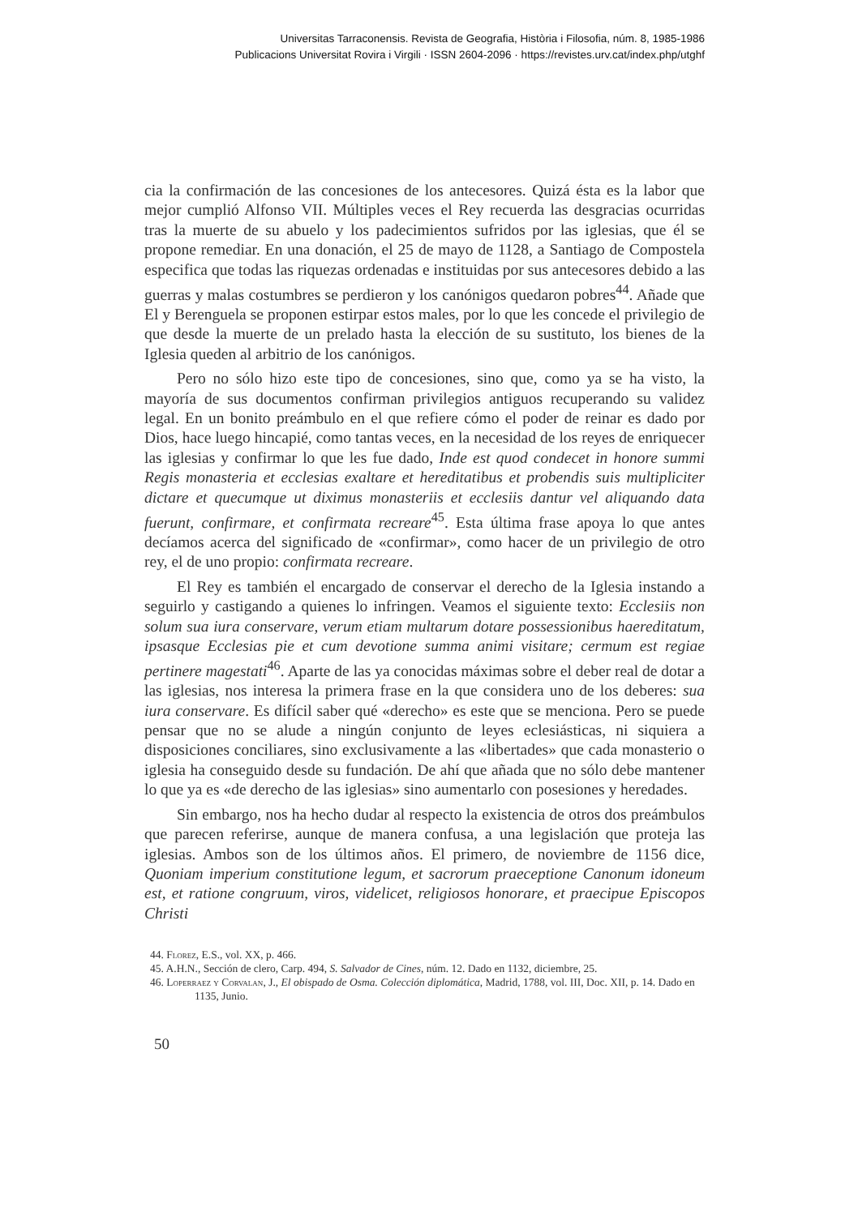Universitas Tarraconensis. Revista de Geografia, Història i Filosofia, núm. 8, 1985-1986
Publicacions Universitat Rovira i Virgili · ISSN 2604-2096 · https://revistes.urv.cat/index.php/utghf
cia la confirmación de las concesiones de los antecesores. Quizá ésta es la labor que mejor cumplió Alfonso VII. Múltiples veces el Rey recuerda las desgracias ocurridas tras la muerte de su abuelo y los padecimientos sufridos por las iglesias, que él se propone remediar. En una donación, el 25 de mayo de 1128, a Santiago de Compostela especifica que todas las riquezas ordenadas e instituidas por sus antecesores debido a las guerras y malas costumbres se perdieron y los canónigos quedaron pobres<sup>44</sup>. Añade que El y Berenguela se proponen estirpar estos males, por lo que les concede el privilegio de que desde la muerte de un prelado hasta la elección de su sustituto, los bienes de la Iglesia queden al arbitrio de los canónigos.
Pero no sólo hizo este tipo de concesiones, sino que, como ya se ha visto, la mayoría de sus documentos confirman privilegios antiguos recuperando su validez legal. En un bonito preámbulo en el que refiere cómo el poder de reinar es dado por Dios, hace luego hincapié, como tantas veces, en la necesidad de los reyes de enriquecer las iglesias y confirmar lo que les fue dado, Inde est quod condecet in honore summi Regis monasteria et ecclesias exaltare et hereditatibus et probendis suis multipliciter dictare et quecumque ut diximus monasteriis et ecclesiis dantur vel aliquando data fuerunt, confirmare, et confirmata recreare<sup>45</sup>. Esta última frase apoya lo que antes decíamos acerca del significado de «confirmar», como hacer de un privilegio de otro rey, el de uno propio: confirmata recreare.
El Rey es también el encargado de conservar el derecho de la Iglesia instando a seguirlo y castigando a quienes lo infringen. Veamos el siguiente texto: Ecclesiis non solum sua iura conservare, verum etiam multarum dotare possessionibus haereditatum, ipsasque Ecclesias pie et cum devotione summa animi visitare; cermum est regiae pertinere magestati<sup>46</sup>. Aparte de las ya conocidas máximas sobre el deber real de dotar a las iglesias, nos interesa la primera frase en la que considera uno de los deberes: sua iura conservare. Es difícil saber qué «derecho» es este que se menciona. Pero se puede pensar que no se alude a ningún conjunto de leyes eclesiásticas, ni siquiera a disposiciones conciliares, sino exclusivamente a las «libertades» que cada monasterio o iglesia ha conseguido desde su fundación. De ahí que añada que no sólo debe mantener lo que ya es «de derecho de las iglesias» sino aumentarlo con posesiones y heredades.
Sin embargo, nos ha hecho dudar al respecto la existencia de otros dos preámbulos que parecen referirse, aunque de manera confusa, a una legislación que proteja las iglesias. Ambos son de los últimos años. El primero, de noviembre de 1156 dice, Quoniam imperium constitutione legum, et sacrorum praeceptione Canonum idoneum est, et ratione congruum, viros, videlicet, religiosos honorare, et praecipue Episcopos Christi
44. Florez, E.S., vol. XX, p. 466.
45. A.H.N., Sección de clero, Carp. 494, S. Salvador de Cines, núm. 12. Dado en 1132, diciembre, 25.
46. Loperraez y Corvalan, J., El obispado de Osma. Colección diplomática, Madrid, 1788, vol. III, Doc. XII, p. 14. Dado en 1135, Junio.
50